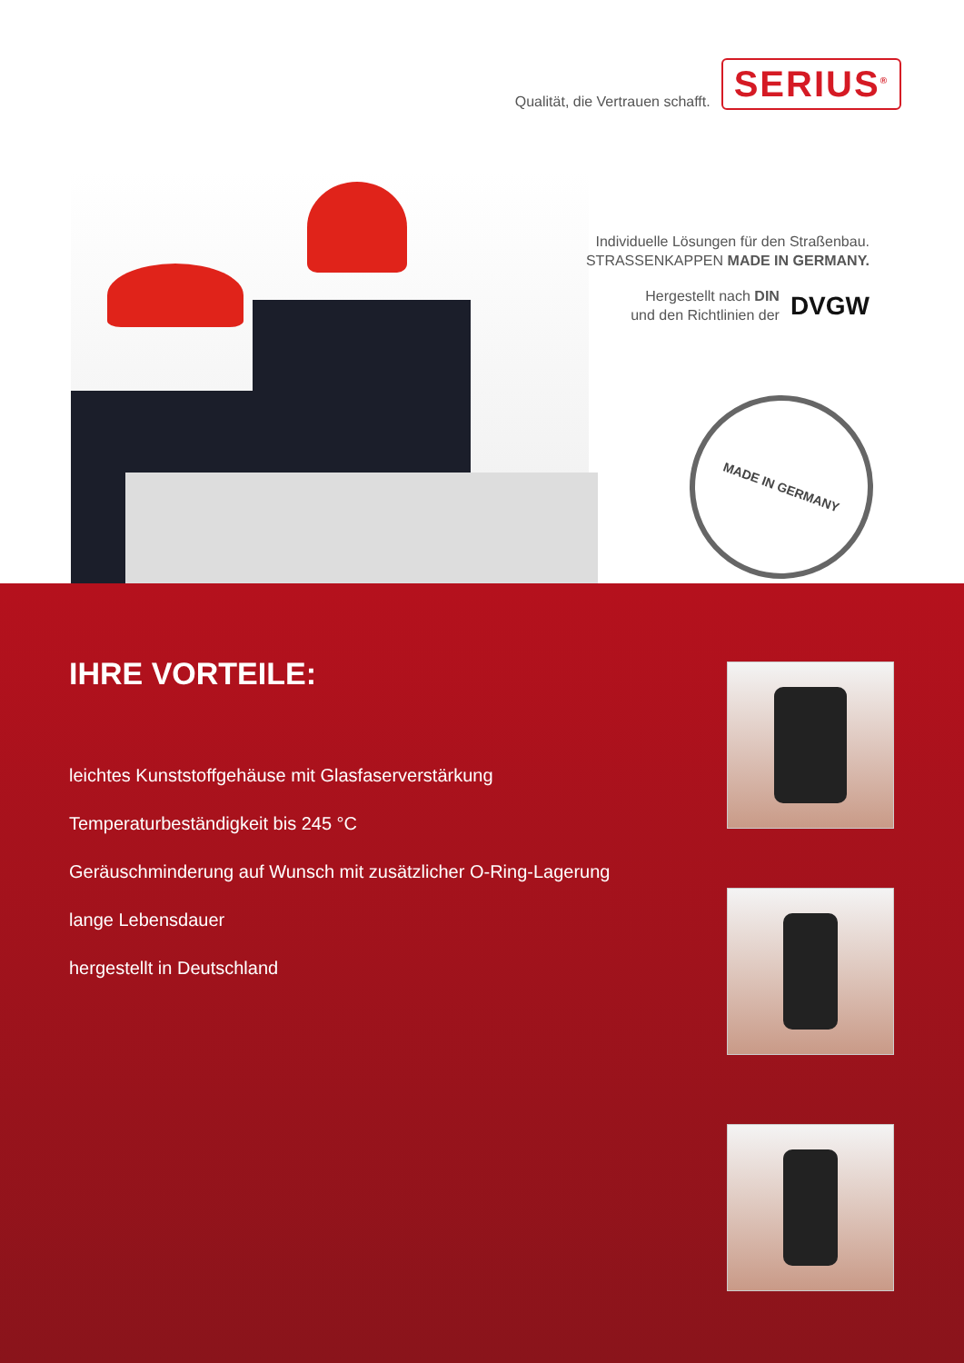Qualität, die Vertrauen schafft. SERIUS<sup>®</sup>
Individuelle Lösungen für den Straßenbau.
STRASSENKAPPEN MADE IN GERMANY.
Hergestellt nach DIN
und den Richtlinien der DVGW
MADE IN GERMANY
IHRE VORTEILE:
leichtes Kunststoffgehäuse mit Glasfaserverstärkung
Temperaturbeständigkeit bis 245 °C
Geräuschminderung auf Wunsch mit zusätzlicher O-Ring-Lagerung
lange Lebensdauer
hergestellt in Deutschland